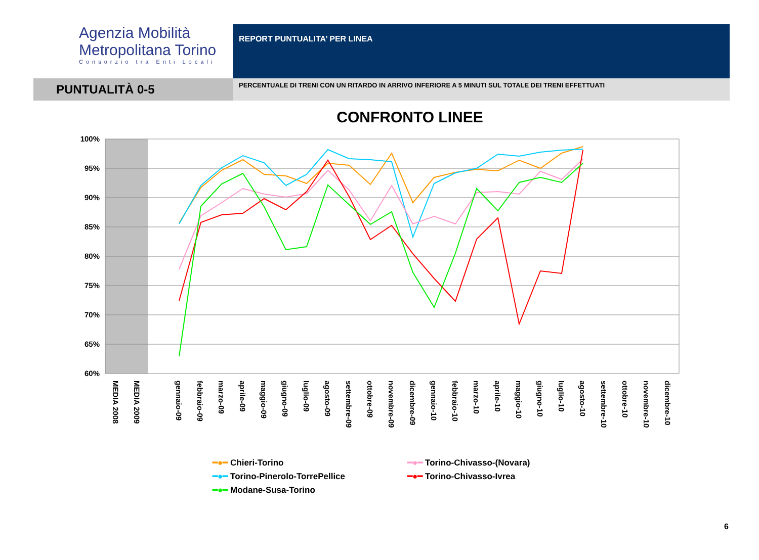Agenzia Mobilità
Metropolitana Torino
Consorzio tra Enti Locali
REPORT PUNTUALITA’ PER LINEA
PUNTUALITÀ 0-5
PERCENTUALE DI TRENI CON UN RITARDO IN ARRIVO INFERIORE A 5 MINUTI SUL TOTALE DEI TRENI EFFETTUATI
CONFRONTO LINEE
100%
95%
90%
85%
80%
75%
70%
65%
60%
MEDIA 2008
MEDIA 2009
gennaio-09
febbraio-09
marzo-09
aprile-09
maggio-09
giugno-09
luglio-09
agosto-09
settembre-09
ottobre-09
novembre-09
dicembre-09
gennaio-10
febbraio-10
marzo-10
aprile-10
maggio-10
giugno-10
luglio-10
agosto-10
settembre-10
ottobre-10
novembre-10
dicembre-10
━●━ Chieri-Torino
━●━ Torino-Chivasso-(Novara)
━●━ Torino-Pinerolo-TorrePellice
━●━ Torino-Chivasso-Ivrea
━●━ Modane-Susa-Torino
6